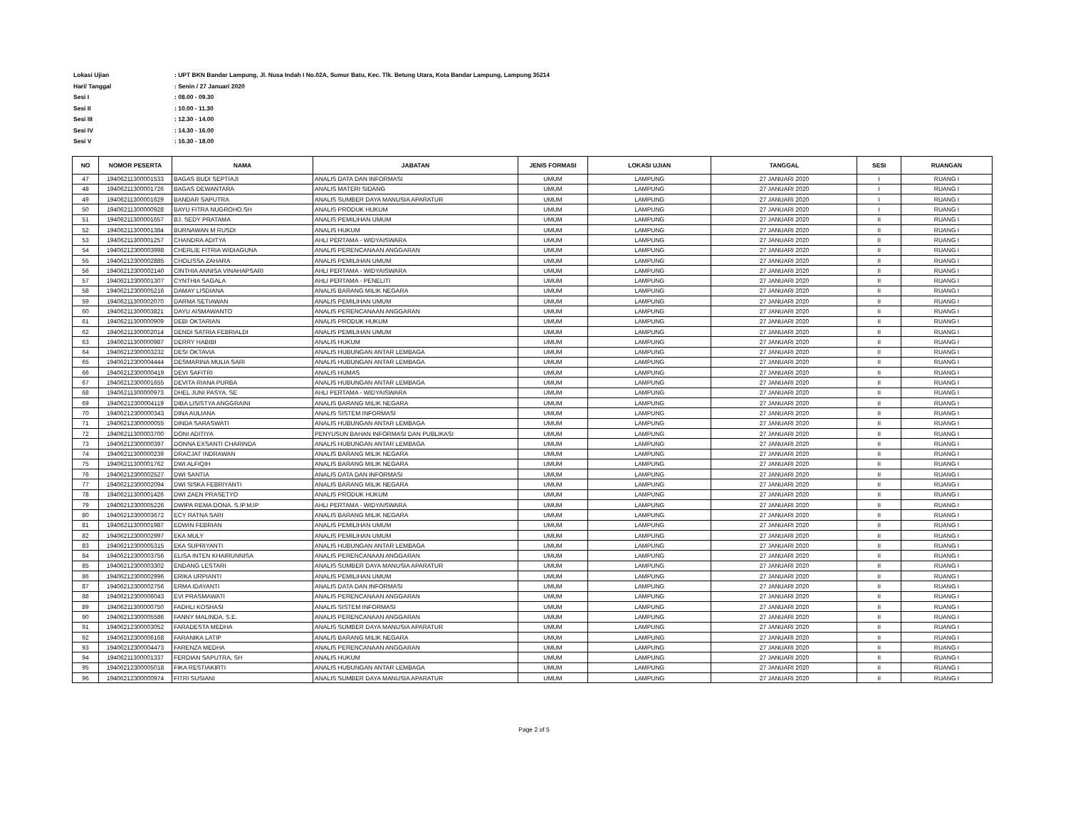Lokasi Ujian: UPT BKN Bandar Lampung, Jl. Nusa Indah I No.02A, Sumur Batu, Kec. Tlk. Betung Utara, Kota Bandar Lampung, Lampung 35214
Hari/ Tanggal: Senin / 27 Januari 2020
Sesi I: 08.00 - 09.30
Sesi II: 10.00 - 11.30
Sesi III: 12.30 - 14.00
Sesi IV: 14.30 - 16.00
Sesi V: 16.30 - 18.00
| NO | NOMOR PESERTA | NAMA | JABATAN | JENIS FORMASI | LOKASI UJIAN | TANGGAL | SESI | RUANGAN |
| --- | --- | --- | --- | --- | --- | --- | --- | --- |
| 47 | 19406211300001533 | BAGAS BUDI SEPTIAJI | ANALIS DATA DAN INFORMASI | UMUM | LAMPUNG | 27 JANUARI 2020 | I | RUANG I |
| 48 | 19406211300001726 | BAGAS DEWANTARA | ANALIS MATERI SIDANG | UMUM | LAMPUNG | 27 JANUARI 2020 | I | RUANG I |
| 49 | 19406211300001629 | BANDAR SAPUTRA | ANALIS SUMBER DAYA MANUSIA APARATUR | UMUM | LAMPUNG | 27 JANUARI 2020 | I | RUANG I |
| 50 | 19406211300000928 | BAYU FITRA NUGROHO.SH | ANALIS PRODUK HUKUM | UMUM | LAMPUNG | 27 JANUARI 2020 | I | RUANG I |
| 51 | 19406211300001657 | BJ. SEDY PRATAMA | ANALIS PEMILIHAN UMUM | UMUM | LAMPUNG | 27 JANUARI 2020 | II | RUANG I |
| 52 | 19406211300001384 | BURNAWAN M RUSDI | ANALIS HUKUM | UMUM | LAMPUNG | 27 JANUARI 2020 | II | RUANG I |
| 53 | 19406211300001257 | CHANDRA ADITYA | AHLI PERTAMA - WIDYAISWARA | UMUM | LAMPUNG | 27 JANUARI 2020 | II | RUANG I |
| 54 | 19406212300003998 | CHERLIE FITRIA WIDIAGUNA | ANALIS PERENCANAAN ANGGARAN | UMUM | LAMPUNG | 27 JANUARI 2020 | II | RUANG I |
| 55 | 19406212300002885 | CHOLISSA ZAHARA | ANALIS PEMILIHAN UMUM | UMUM | LAMPUNG | 27 JANUARI 2020 | II | RUANG I |
| 56 | 19406212300002140 | CINTHIA ANNISA VINAHAPSARI | AHLI PERTAMA - WIDYAISWARA | UMUM | LAMPUNG | 27 JANUARI 2020 | II | RUANG I |
| 57 | 19406212300001307 | CYNTHIA SAGALA | AHLI PERTAMA - PENELITI | UMUM | LAMPUNG | 27 JANUARI 2020 | II | RUANG I |
| 58 | 19406212300005216 | DAMAY LISDIANA | ANALIS BARANG MILIK NEGARA | UMUM | LAMPUNG | 27 JANUARI 2020 | II | RUANG I |
| 59 | 19406211300002070 | DARMA SETIAWAN | ANALIS PEMILIHAN UMUM | UMUM | LAMPUNG | 27 JANUARI 2020 | II | RUANG I |
| 60 | 19406211300003821 | DAYU AISMAWANTO | ANALIS PERENCANAAN ANGGARAN | UMUM | LAMPUNG | 27 JANUARI 2020 | II | RUANG I |
| 61 | 19406211300000909 | DEBI OKTARIAN | ANALIS PRODUK HUKUM | UMUM | LAMPUNG | 27 JANUARI 2020 | II | RUANG I |
| 62 | 19406211300002014 | DENDI SATRIA FEBRIALDI | ANALIS PEMILIHAN UMUM | UMUM | LAMPUNG | 27 JANUARI 2020 | II | RUANG I |
| 63 | 19406211300000987 | DERRY HABIBI | ANALIS HUKUM | UMUM | LAMPUNG | 27 JANUARI 2020 | II | RUANG I |
| 64 | 19406212300003232 | DESI OKTAVIA | ANALIS HUBUNGAN ANTAR LEMBAGA | UMUM | LAMPUNG | 27 JANUARI 2020 | II | RUANG I |
| 65 | 19406212300004444 | DESMARINA MULIA SARI | ANALIS HUBUNGAN ANTAR LEMBAGA | UMUM | LAMPUNG | 27 JANUARI 2020 | II | RUANG I |
| 66 | 19406212300000419 | DEVI SAFITRI | ANALIS HUMAS | UMUM | LAMPUNG | 27 JANUARI 2020 | II | RUANG I |
| 67 | 19406212300001655 | DEVITA RIANA PURBA | ANALIS HUBUNGAN ANTAR LEMBAGA | UMUM | LAMPUNG | 27 JANUARI 2020 | II | RUANG I |
| 68 | 19406211300000973 | DHEL JUNI PASYA. SE | AHLI PERTAMA - WIDYAISWARA | UMUM | LAMPUNG | 27 JANUARI 2020 | II | RUANG I |
| 69 | 19406212300004119 | DIBA LISISTYA ANGGRAINI | ANALIS BARANG MILIK NEGARA | UMUM | LAMPUNG | 27 JANUARI 2020 | II | RUANG I |
| 70 | 19406212300000343 | DINA AULIANA | ANALIS SISTEM INFORMASI | UMUM | LAMPUNG | 27 JANUARI 2020 | II | RUANG I |
| 71 | 19406212300000055 | DINDA SARASWATI | ANALIS HUBUNGAN ANTAR LEMBAGA | UMUM | LAMPUNG | 27 JANUARI 2020 | II | RUANG I |
| 72 | 19406211300003700 | DONI ADITIYA | PENYUSUN BAHAN INFORMASI DAN PUBLIKASI | UMUM | LAMPUNG | 27 JANUARI 2020 | II | RUANG I |
| 73 | 19406212300000397 | DONNA EXSANTI CHARINDA | ANALIS HUBUNGAN ANTAR LEMBAGA | UMUM | LAMPUNG | 27 JANUARI 2020 | II | RUANG I |
| 74 | 19406211300000239 | DRACJAT INDRAWAN | ANALIS BARANG MILIK NEGARA | UMUM | LAMPUNG | 27 JANUARI 2020 | II | RUANG I |
| 75 | 19406211300001762 | DWI ALFIQIH | ANALIS BARANG MILIK NEGARA | UMUM | LAMPUNG | 27 JANUARI 2020 | II | RUANG I |
| 76 | 19406212300002527 | DWI SANTIA | ANALIS DATA DAN INFORMASI | UMUM | LAMPUNG | 27 JANUARI 2020 | II | RUANG I |
| 77 | 19406212300002094 | DWI SISKA FEBRIYANTI | ANALIS BARANG MILIK NEGARA | UMUM | LAMPUNG | 27 JANUARI 2020 | II | RUANG I |
| 78 | 19406211300001426 | DWI ZAEN PRASETYO | ANALIS PRODUK HUKUM | UMUM | LAMPUNG | 27 JANUARI 2020 | II | RUANG I |
| 79 | 19406212300005226 | DWIPA REMA DONA. S.IP.M.IP | AHLI PERTAMA - WIDYAISWARA | UMUM | LAMPUNG | 27 JANUARI 2020 | II | RUANG I |
| 80 | 19406212300003672 | ECY RATNA SARI | ANALIS BARANG MILIK NEGARA | UMUM | LAMPUNG | 27 JANUARI 2020 | II | RUANG I |
| 81 | 19406211300001987 | EDWIN FEBRIAN | ANALIS PEMILIHAN UMUM | UMUM | LAMPUNG | 27 JANUARI 2020 | II | RUANG I |
| 82 | 19406212300002997 | EKA MULY | ANALIS PEMILIHAN UMUM | UMUM | LAMPUNG | 27 JANUARI 2020 | II | RUANG I |
| 83 | 19406212300005315 | EKA SUPRIYANTI | ANALIS HUBUNGAN ANTAR LEMBAGA | UMUM | LAMPUNG | 27 JANUARI 2020 | II | RUANG I |
| 84 | 19406212300003756 | ELISA INTEN KHAIRUNNISA | ANALIS PERENCANAAN ANGGARAN | UMUM | LAMPUNG | 27 JANUARI 2020 | II | RUANG I |
| 85 | 19406212300003302 | ENDANG LESTARI | ANALIS SUMBER DAYA MANUSIA APARATUR | UMUM | LAMPUNG | 27 JANUARI 2020 | II | RUANG I |
| 86 | 19406212300002996 | ERIKA URPIANTI | ANALIS PEMILIHAN UMUM | UMUM | LAMPUNG | 27 JANUARI 2020 | II | RUANG I |
| 87 | 19406212300002756 | ERMA IDAYANTI | ANALIS DATA DAN INFORMASI | UMUM | LAMPUNG | 27 JANUARI 2020 | II | RUANG I |
| 88 | 19406212300006043 | EVI PRASMAWATI | ANALIS PERENCANAAN ANGGARAN | UMUM | LAMPUNG | 27 JANUARI 2020 | II | RUANG I |
| 89 | 19406211300000750 | FADHLI KOSHASI | ANALIS SISTEM INFORMASI | UMUM | LAMPUNG | 27 JANUARI 2020 | II | RUANG I |
| 90 | 19406212300005586 | FANNY MALINDA. S.E. | ANALIS PERENCANAAN ANGGARAN | UMUM | LAMPUNG | 27 JANUARI 2020 | II | RUANG I |
| 91 | 19406212300003052 | FARADESTA MEDHA | ANALIS SUMBER DAYA MANUSIA APARATUR | UMUM | LAMPUNG | 27 JANUARI 2020 | II | RUANG I |
| 92 | 19406212300006168 | FARANIKA LATIP | ANALIS BARANG MILIK NEGARA | UMUM | LAMPUNG | 27 JANUARI 2020 | II | RUANG I |
| 93 | 19406212300004473 | FARENZA MEDHA | ANALIS PERENCANAAN ANGGARAN | UMUM | LAMPUNG | 27 JANUARI 2020 | II | RUANG I |
| 94 | 19406211300001337 | FERDIAN SAPUTRA, SH | ANALIS HUKUM | UMUM | LAMPUNG | 27 JANUARI 2020 | II | RUANG I |
| 95 | 19406212300005018 | FIKA RESTIAKIRTI | ANALIS HUBUNGAN ANTAR LEMBAGA | UMUM | LAMPUNG | 27 JANUARI 2020 | II | RUANG I |
| 96 | 19406212300000974 | FITRI SUSIANI | ANALIS SUMBER DAYA MANUSIA APARATUR | UMUM | LAMPUNG | 27 JANUARI 2020 | II | RUANG I |
Page 2 of 5